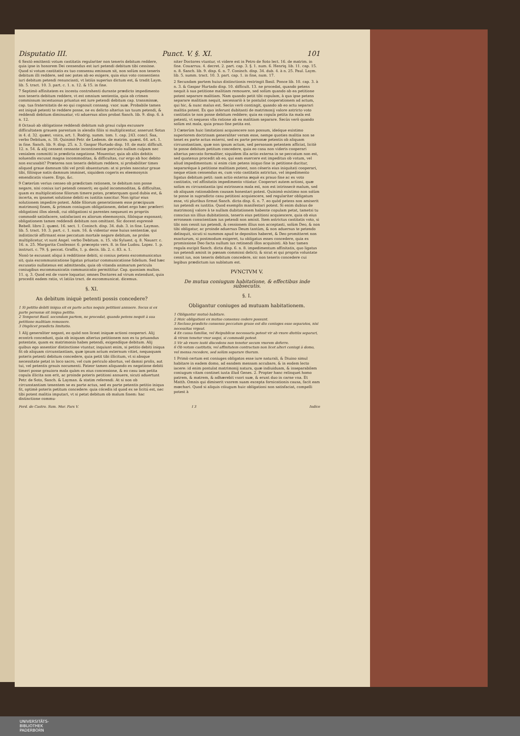Disputatio III. Punct. V. §. XI. 101
6 Sextò emittenti votum castitatis regulariter non teneris debitum reddere, quia ipse in honorem Dei censendus est iuri petendi debitum tibi cessisse. Quod si votum castitatis ex tuo consensu emissum sit, non solùm non teneris debitum illi reddere, sed nec potes ab eo exigere, quia eius voto consentiens iuri debitum petendi renunciasti, vt latiùs superius dictum est, & tradit Laym. lib. 5. tract. 10. 3. part. c. 1. n. 12. & 15. in fine.
7 Septimò affinitatem ex incestu contrahenti durante prædicto impedimento non teneris debitum reddere, vt est omnium sententia, quia ob crimen commissum incestuosus priuatus est iure petendi debitum cap. transmissæ, cap. tua fraternitatis de eo qui cognouit consang. vxor. suæ. Probabile tamen est iniquè petenti te reddere posse, ne ex delicto alterius ius tuum petendi, & reddendi debitum diminuatur, vti aduersus alios probat Sanch. lib. 9. disp. 6. à n. 12.
8 Octauò ab obligatione reddendi debitum sub graui culpa excusare difficultatem grauem parentum in alendis filiis si multiplicentur, asserunt Sotus in 4. d. 32. quæst. vnica, art. 1. Rodrig. summ. tom. 1. cap. 243. concl. Saa, verbo Debitum, n. 18. Quinimò Petr. de Ledesm. de matrim. quæst. 64. art. 1. in fine. Sanch. lib. 9. disp. 25. n. 3. Gaspar Hurtado disp. 10. de matr. difficult. 12. n. 54. & alij censent cessante incontinentiæ periculo nullam culpam nec venialem committi in prædicta negatione. Mouentur, quia ab aliis debitis soluendis excusat magna incommoditas, & difficultas, cur ergo ab hoc debito non excusabit? Præterea non teneris debitum reddere, si probabiliter times aliquod graue damnum tibi vel proli obuenturum: at si proles nascatur graue tibi, filiisque natis damnum imminet, siquidem cogeris ex eleemosynis emendicatis viuere. Ergo, &c.
9 Cæterùm verius censeo ob prædictam rationem, te debitum non posse negare, nisi coniux iuri petendi cesserit; eo quòd incommoditas, & difficultas, quam ex multiplicatione filiorum timere potes, præterquam quod dubia est, & incerta, ex ipsamet solutione debiti ex iustitia nascitur. Non igitur eius solutionem impedire potest. Adde filiorum generationem esse præcipuum matrimonij finem, & primam coniugum obligationem, debet ergo hæc præferri obligationi illos alendi, cui obligationi si parentes nequeunt ex propriis commodè satisfacere, satisfaciant ex aliorum eleemosynis, filiósque exponant; obligationem tamen reddendi debitum non omittant. Sic docent expressè Rebell. libro 2. quæst. 16. sect. 1. Coninch. disp. 34. dub. 3. in fine. Layman. lib. 5. tract. 10. 3. part. c. 1. num. 16. & videntur esse huius sententiæ, qui indistinctè affirmant esse peccatum mortale negare debitum, ne proles multiplicetur, vt sunt Angel. verbo Debitum. n. 15. vbi Syluest. q. 8. Nauarr. c. 16. n. 25. Margarita Confessor. 6. præcepto vers. 8. in fine Ludou. Lopez. 1. p. instruct. c. 79. §. peccat. Graffis, 1. p. decis. lib. 2. c. 83. n. 1.
Nonò te excusant aliqui à redditione debiti, si coniux petens excommunicatus sit; quia excommunicatione ligatus priuatur communicatione fidelium. Sed hæc excusatio nullatenus est admittenda; quia ob vitanda animarum pericula coniugibus excommunicatis communicatio permittitur. Cap. quoniam multos. 11. q. 3. Quod est de vxore loquatur, omnes Doctores ad virum extendunt, quia procedit eadem ratio, vt latiùs tract. de excommunicat. dicemus.
§. XI.
An debitum iniquè petenti possis concedere?
1 Si petitio debiti iniqua sit ex parte actus nequis petitioni annuere. Secus si ex parte personæ sit iniqua petitio.
2 Temperat Basil. secundam partem, ne procedat, quando petens nequit à sua petitione malitiam remouere.
3 Displicet prædicta limitatio.
1 Alij generaliter negant, eo quòd non liceat iniquæ actioni cooperari. Alij econtrà concedunt, quia ob iniquam alterius petitionem non es tu priuandus potestate, quam ex matrimonio habes petendi, exigendíque debitum. Alij quibus ego assentior distinctione vtuntur, inquiunt enim, si petitio debiti iniqua fit ob aliquam circunstantiam, quæ ipsum actum externum vitiet, nequaquam poteris petenti debitum concedere, quia petit tibi illicitum, vt si absque necessitate petat in loco sacro, vel cum periculo abortus, vel damni prolis, aut tui, vel petentis grauis nocumenti. Fateor tamen aliquando ex negatione debiti timeri posse grauiora mala quàm ex eius concessione, & eo casu iam petita copula illicita non erit, ac proinde poteris petitioni annuere, sicuti aduertunt Petr. de Soto, Sanch. & Layman. & statim referendi. At si non ob circunstantiam tenentem se ex parte actus, sed ex parte petentis petitio iniqua fit, optimè poteris petitum concedere: quia cócedis id quod ex se licitú est, nec tibi potest malitia imputari, vt si petat debitum ob malum finem: hac distinctione commu-
niter Doctores vtuntur, vt videre est in Petro de Soto lect. 16. de matrim. in fine. Couarruu. 4. decret. 2. part. cap. 3. §. 1. num. 6. Henriq. lib. 11. cap. 15. n. 8. Sanch. lib. 9. disp. 6. n. 7. Coninch. disp. 34. dub. 4. à n. 25. Paul. Laym. lib. 5. summ. tract. 10. 3. part. cap. 1. in fine, num. 17.
2 Secundam partem huius distinctionis restringit Basil. Ponce lib. 10. cap. 3. à n. 3. & Gaspar Hurtado disp. 10. difficult. 13. ne procedat, quando petens nequit à sua petitione malitiam remouere, sed solùm quando ab ea petitione potest separare malitiam. Nam quando petit tibi copulam, à qua ipse petens separare malitiam nequit, necessariò à te postulat cooperationem ad actum, qui hic, & nunc malus est. Secùs verò contingit, quando ab eo actu separari malitia potest. Ex quo inferunt dubitanti de matrimonij valore astricto voto castitatis te non posse debitum reddere; quia ea copula petita ita mala est petenti, vt nequeas vlla ratione ab ea malitiam separare. Secùs verò quando solùm est mala, quia prauo fine petita est.
3 Cæterùm huic limitationi acquiescere non possum, ideóque existimo superiorem doctrinam generaliter veram esse, nempe quoties malitia non se tenet ex parte actus externi, sed ex parte personæ petentis ob aliquam circunstantiam, quæ non ipsum actum, sed personam petentem afficiat, licitè te posse debitum petitum concedere, quia eo casu non videris cooperari alterius peccato formaliter, siquidem illa actio externa in se peccatum non est, sed quatenus procedit ab eo, qui eam exercere est impeditus ob votum, vel aliud impedimentum: si enim cùm petens iniquo fine in petitione ducitur, separaréque à petitione malitiam potest, non céseris eius iniquitati cooperari, neque etiam censendus es, cum voto castitatis astrictus, vel impedimento ligatus debitum petit: nam actio externa æquè ex prauo fine ac ex voto castitatis, vel affinitatis impedimento vitiatur. Cooperari autem actioni, quæ solùm ex circunstantia ipsi extrinseca mala est, non est intrinsecè malum, sed ob aliquam rationabilem causam honestari potest. Quinimò existimo non solùm te posse in supradicto casu petitioni acquiescere, sed regulariter obligatum esse, vti pluribus firmat Sanch. dicta disp. 6. n. 7. eo quòd petens non amiserit ius petendi ex iustitia. Quod exemplis manifestari potest. Si enim dubius de matrimonij valore à te nullam dubitationem habente copulam petat, tametsi tu conscius sis illius dubitationis, teneris eius petitioni acquiescere, quia ob eius erroneam conscientiam ius petendi non amisit. Item astrictus castitatis voto, si tibi non cessit ius petendi, & cessionem illius non acceptasti, solùm Deo, & non tibi obligatur, ac proinde aduersus Deum tantùm, & non aduersus te petendo delinquit, sicuti si nummos apud te depositos haberet, & Deo promitteret non exacturum, si postmodum exigeret, tu obligatus esses concedere, quia ex promissione Deo facta nullum ius retinendi illos acquisisti. Ab hac tamen regula excipit Sanch. dicta disp. 6. n. 8. impedimentum affinitatis, quo ligatus ius petendi amisit in pœnam commissi delicti; & sicut ei qui propria voluntate cessit ius, non teneris debitum concedere, sic non teneris concedere cui legibus prædictum ius sublatum est.
PVNCTVM V.
De mutua coniugum habitatione, & effectibus inde subsecutis.
§. I.
Obligantur coniuges ad mutuam habitationem.
1 Obligantur mutuò habitare.
2 Huic obligationi ex mutuo consensu cedere possunt.
3 Secluso prædicto consensu peccatum graue est diu coniuges esse separatos, nisi necessitas vrgeat.
4 Ex causa familiæ, vel Reipublicæ necessaria potest vir ab vxore diutiùs separari, & virum tenetur vxor sequi, si commodè potest.
5 Vir ab vxore iustè discedens non tenetur secum vxorem deferre.
6 Ob votum castitatis, vel affinitatem contractam non licet alteri coniugi à domo, vel mensa recedere, sed solùm separare thorum.
1 Primò certum est coniuges obligatos esse iure naturali, & Diuino simul habitare in eadem domo, ad eandem mensam accubare, & in eodem lecto iacere: id enim postulat matrimonij natura, quæ indiuiduam, & inseparabilem coniugum vitam continet iuxta illud Genes. 2. Propter hanc relinquet homo patrem, & matrem, & adhærebit vxori suæ, & erunt duo in carne vna. Et Matth. Omnis qui dimiserit vxorem suam excepta fornicationis causa, facit eam mœchari. Quod si aliquis cóiugum huic obligationi non satisfaciat, compelli potest à
Ferd. de Castro. Sum. Mor. Pars V. I 3 Iudice
UNIVERSITÄTS-
BIBLIOTHEK
PADERBORN